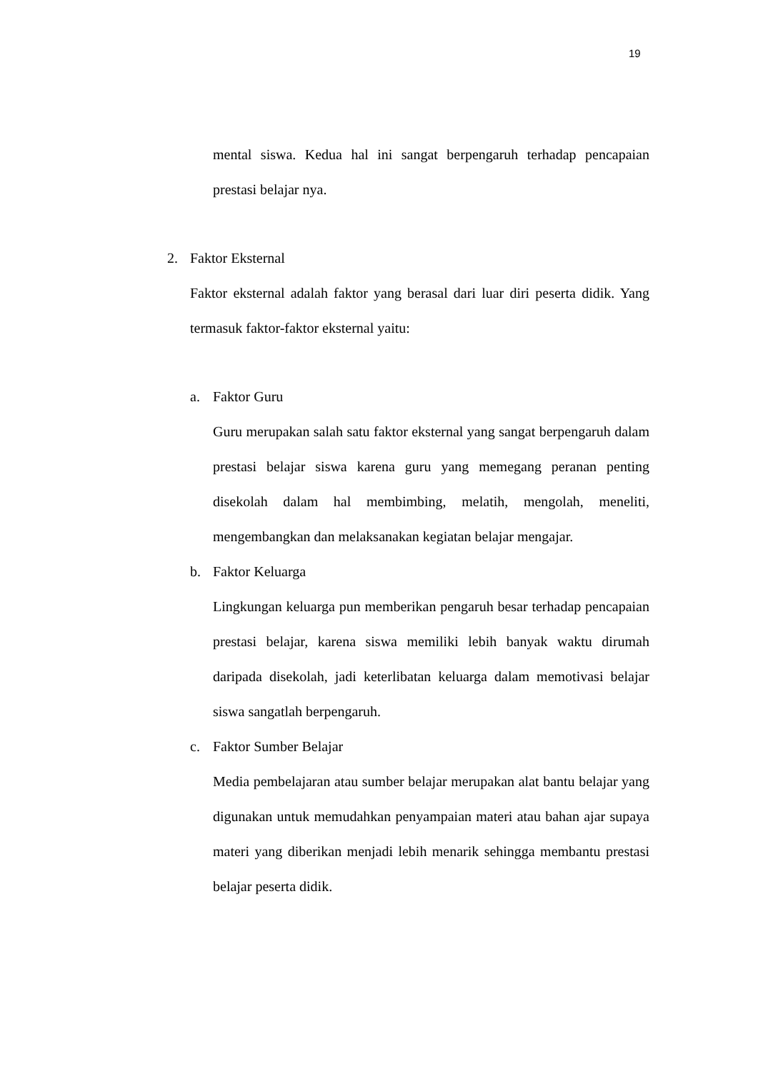19
mental siswa. Kedua hal ini sangat berpengaruh terhadap pencapaian prestasi belajar nya.
2. Faktor Eksternal
Faktor eksternal adalah faktor yang berasal dari luar diri peserta didik. Yang termasuk faktor-faktor eksternal yaitu:
a. Faktor Guru
Guru merupakan salah satu faktor eksternal yang sangat berpengaruh dalam prestasi belajar siswa karena guru yang memegang peranan penting disekolah dalam hal membimbing, melatih, mengolah, meneliti, mengembangkan dan melaksanakan kegiatan belajar mengajar.
b. Faktor Keluarga
Lingkungan keluarga pun memberikan pengaruh besar terhadap pencapaian prestasi belajar, karena siswa memiliki lebih banyak waktu dirumah daripada disekolah, jadi keterlibatan keluarga dalam memotivasi belajar siswa sangatlah berpengaruh.
c. Faktor Sumber Belajar
Media pembelajaran atau sumber belajar merupakan alat bantu belajar yang digunakan untuk memudahkan penyampaian materi atau bahan ajar supaya materi yang diberikan menjadi lebih menarik sehingga membantu prestasi belajar peserta didik.